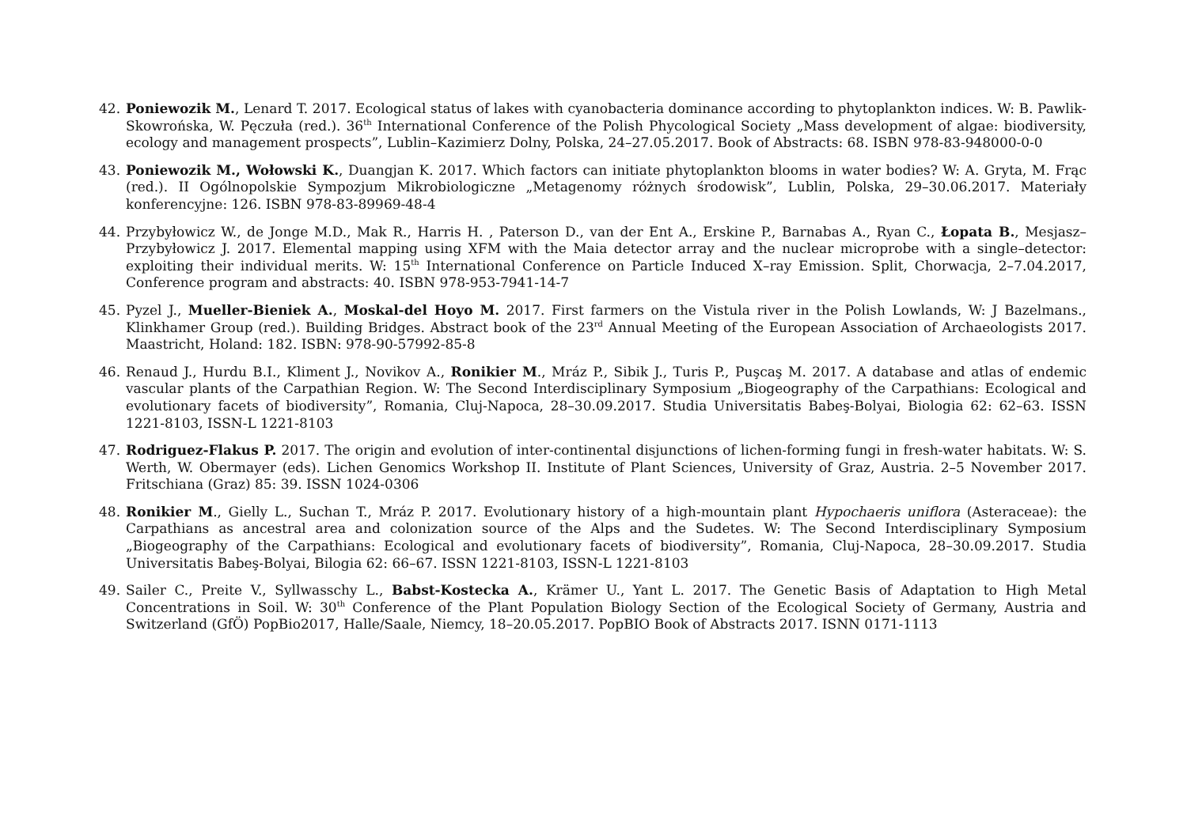42. Poniewozik M., Lenard T. 2017. Ecological status of lakes with cyanobacteria dominance according to phytoplankton indices. W: B. Pawlik-Skowrońska, W. Pęczuła (red.). 36<sup>th</sup> International Conference of the Polish Phycological Society „Mass development of algae: biodiversity, ecology and management prospects”, Lublin–Kazimierz Dolny, Polska, 24–27.05.2017. Book of Abstracts: 68. ISBN 978-83-948000-0-0
43. Poniewozik M., Wołowski K., Duangjan K. 2017. Which factors can initiate phytoplankton blooms in water bodies? W: A. Gryta, M. Frąc (red.). II Ogólnopolskie Sympozjum Mikrobiologiczne „Metagenomy różnych środowisk”, Lublin, Polska, 29–30.06.2017. Materiały konferencyjne: 126. ISBN 978-83-89969-48-4
44. Przybyłowicz W., de Jonge M.D., Mak R., Harris H. , Paterson D., van der Ent A., Erskine P., Barnabas A., Ryan C., Łopata B., Mesjasz–Przybyłowicz J. 2017. Elemental mapping using XFM with the Maia detector array and the nuclear microprobe with a single–detector: exploiting their individual merits. W: 15<sup>th</sup> International Conference on Particle Induced X–ray Emission. Split, Chorwacja, 2–7.04.2017, Conference program and abstracts: 40. ISBN 978-953-7941-14-7
45. Pyzel J., Mueller-Bieniek A., Moskal-del Hoyo M. 2017. First farmers on the Vistula river in the Polish Lowlands, W: J Bazelmans., Klinkhamer Group (red.). Building Bridges. Abstract book of the 23<sup>rd</sup> Annual Meeting of the European Association of Archaeologists 2017. Maastricht, Holand: 182. ISBN: 978-90-57992-85-8
46. Renaud J., Hurdu B.I., Kliment J., Novikov A., Ronikier M., Mráz P., Sibik J., Turis P., Puşcaş M. 2017. A database and atlas of endemic vascular plants of the Carpathian Region. W: The Second Interdisciplinary Symposium „Biogeography of the Carpathians: Ecological and evolutionary facets of biodiversity”, Romania, Cluj-Napoca, 28–30.09.2017. Studia Universitatis Babeş-Bolyai, Biologia 62: 62–63. ISSN 1221-8103, ISSN-L 1221-8103
47. Rodriguez-Flakus P. 2017. The origin and evolution of inter-continental disjunctions of lichen-forming fungi in fresh-water habitats. W: S. Werth, W. Obermayer (eds). Lichen Genomics Workshop II. Institute of Plant Sciences, University of Graz, Austria. 2–5 November 2017. Fritschiana (Graz) 85: 39. ISSN 1024-0306
48. Ronikier M., Gielly L., Suchan T., Mráz P. 2017. Evolutionary history of a high-mountain plant Hypochaeris uniflora (Asteraceae): the Carpathians as ancestral area and colonization source of the Alps and the Sudetes. W: The Second Interdisciplinary Symposium „Biogeography of the Carpathians: Ecological and evolutionary facets of biodiversity”, Romania, Cluj-Napoca, 28–30.09.2017. Studia Universitatis Babeş-Bolyai, Bilogia 62: 66–67. ISSN 1221-8103, ISSN-L 1221-8103
49. Sailer C., Preite V., Syllwasschy L., Babst-Kostecka A., Krämer U., Yant L. 2017. The Genetic Basis of Adaptation to High Metal Concentrations in Soil. W: 30<sup>th</sup> Conference of the Plant Population Biology Section of the Ecological Society of Germany, Austria and Switzerland (GfÖ) PopBio2017, Halle/Saale, Niemcy, 18–20.05.2017. PopBIO Book of Abstracts 2017. ISNN 0171-1113